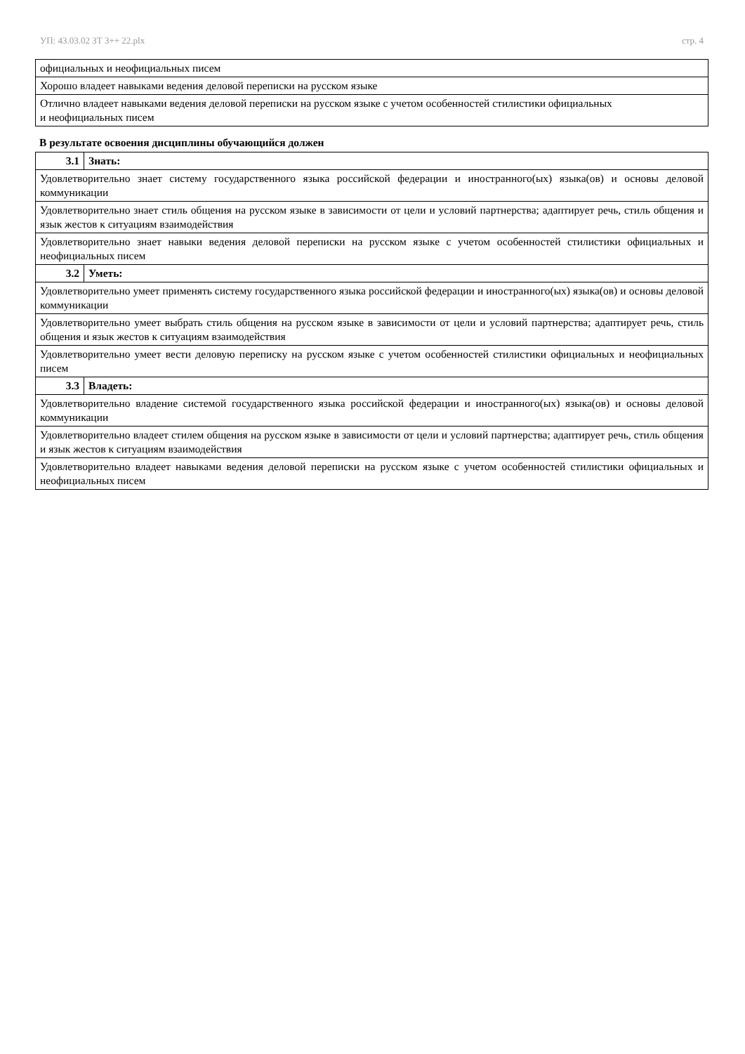УП: 43.03.02 ЗТ 3++ 22.plx стр. 4
| официальных и неофициальных писем |
| Хорошо владеет навыками ведения деловой переписки на русском языке |
| Отлично владеет навыками ведения деловой переписки на русском языке с учетом особенностей стилистики официальных и неофициальных писем |
В результате освоения дисциплины обучающийся должен
| 3.1 | Знать: |
| Удовлетворительно знает систему государственного языка российской федерации и иностранного(ых) языка(ов) и основы деловой коммуникации | |
| Удовлетворительно знает стиль общения на русском языке в зависимости от цели и условий партнерства; адаптирует речь, стиль общения и язык жестов к ситуациям взаимодействия | |
| Удовлетворительно знает навыки ведения деловой переписки на русском языке с учетом особенностей стилистики официальных и неофициальных писем | |
| 3.2 | Уметь: |
| Удовлетворительно умеет применять систему государственного языка российской федерации и иностранного(ых) языка(ов) и основы деловой коммуникации | |
| Удовлетворительно умеет выбрать стиль общения на русском языке в зависимости от цели и условий партнерства; адаптирует речь, стиль общения и язык жестов к ситуациям взаимодействия | |
| Удовлетворительно умеет вести деловую переписку на русском языке с учетом особенностей стилистики официальных и неофициальных писем | |
| 3.3 | Владеть: |
| Удовлетворительно владение системой государственного языка российской федерации и иностранного(ых) языка(ов) и основы деловой коммуникации | |
| Удовлетворительно владеет стилем общения на русском языке в зависимости от цели и условий партнерства; адаптирует речь, стиль общения и язык жестов к ситуациям взаимодействия | |
| Удовлетворительно владеет навыками ведения деловой переписки на русском языке с учетом особенностей стилистики официальных и неофициальных писем | |